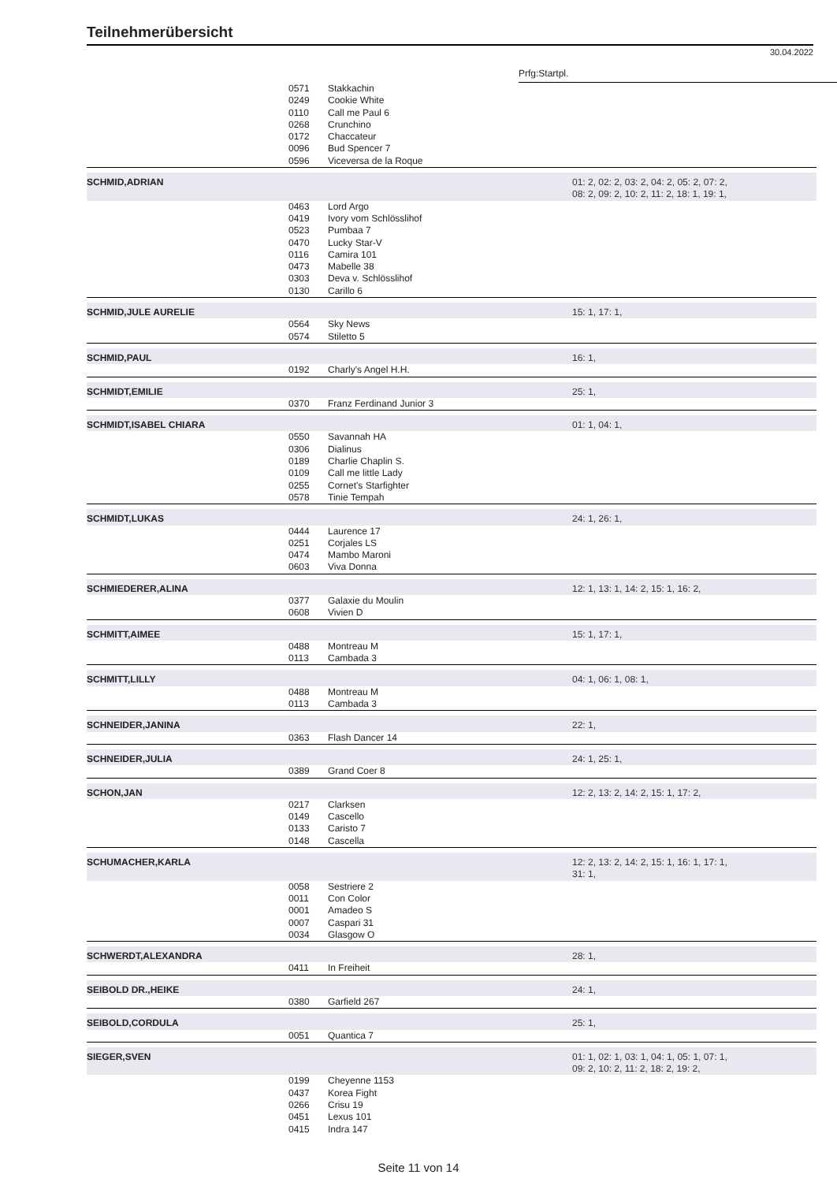Teilnehmerübersicht
30.04.2022
Prfg:Startpl.
| | 0571 0249 0110 0268 0172 0096 0596 | Stakkachin Cookie White Call me Paul 6 Crunchino Chaccateur Bud Spencer 7 Viceversa de la Roque | |
| SCHMID,ADRIAN | | | 01: 2, 02: 2, 03: 2, 04: 2, 05: 2, 07: 2, 08: 2, 09: 2, 10: 2, 11: 2, 18: 1, 19: 1, |
| | 0463 0419 0523 0470 0116 0473 0303 0130 | Lord Argo Ivory vom Schlösslihof Pumbaa 7 Lucky Star-V Camira 101 Mabelle 38 Deva v. Schlösslihof Carillo 6 | |
| SCHMID,JULE AURELIE | | | 15: 1, 17: 1, |
| | 0564 0574 | Sky News Stiletto 5 | |
| SCHMID,PAUL | | | 16: 1, |
| | 0192 | Charly's Angel H.H. | |
| SCHMIDT,EMILIE | | | 25: 1, |
| | 0370 | Franz Ferdinand Junior 3 | |
| SCHMIDT,ISABEL CHIARA | | | 01: 1, 04: 1, |
| | 0550 0306 0189 0109 0255 0578 | Savannah HA Dialinus Charlie Chaplin S. Call me little Lady Cornet's Starfighter Tinie Tempah | |
| SCHMIDT,LUKAS | | | 24: 1, 26: 1, |
| | 0444 0251 0474 0603 | Laurence 17 Corjales LS Mambo Maroni Viva Donna | |
| SCHMIEDERER,ALINA | | | 12: 1, 13: 1, 14: 2, 15: 1, 16: 2, |
| | 0377 0608 | Galaxie du Moulin Vivien D | |
| SCHMITT,AIMEE | | | 15: 1, 17: 1, |
| | 0488 0113 | Montreau M Cambada 3 | |
| SCHMITT,LILLY | | | 04: 1, 06: 1, 08: 1, |
| | 0488 0113 | Montreau M Cambada 3 | |
| SCHNEIDER,JANINA | | | 22: 1, |
| | 0363 | Flash Dancer 14 | |
| SCHNEIDER,JULIA | | | 24: 1, 25: 1, |
| | 0389 | Grand Coer 8 | |
| SCHON,JAN | | | 12: 2, 13: 2, 14: 2, 15: 1, 17: 2, |
| | 0217 0149 0133 0148 | Clarksen Cascello Caristo 7 Cascella | |
| SCHUMACHER,KARLA | | | 12: 2, 13: 2, 14: 2, 15: 1, 16: 1, 17: 1, 31: 1, |
| | 0058 0011 0001 0007 0034 | Sestriere 2 Con Color Amadeo S Caspari 31 Glasgow O | |
| SCHWERDT,ALEXANDRA | | | 28: 1, |
| | 0411 | In Freiheit | |
| SEIBOLD DR.,HEIKE | | | 24: 1, |
| | 0380 | Garfield 267 | |
| SEIBOLD,CORDULA | | | 25: 1, |
| | 0051 | Quantica 7 | |
| SIEGER,SVEN | | | 01: 1, 02: 1, 03: 1, 04: 1, 05: 1, 07: 1, 09: 2, 10: 2, 11: 2, 18: 2, 19: 2, |
| | 0199 0437 0266 0451 0415 | Cheyenne 1153 Korea Fight Crisu 19 Lexus 101 Indra 147 | |
Seite 11 von 14